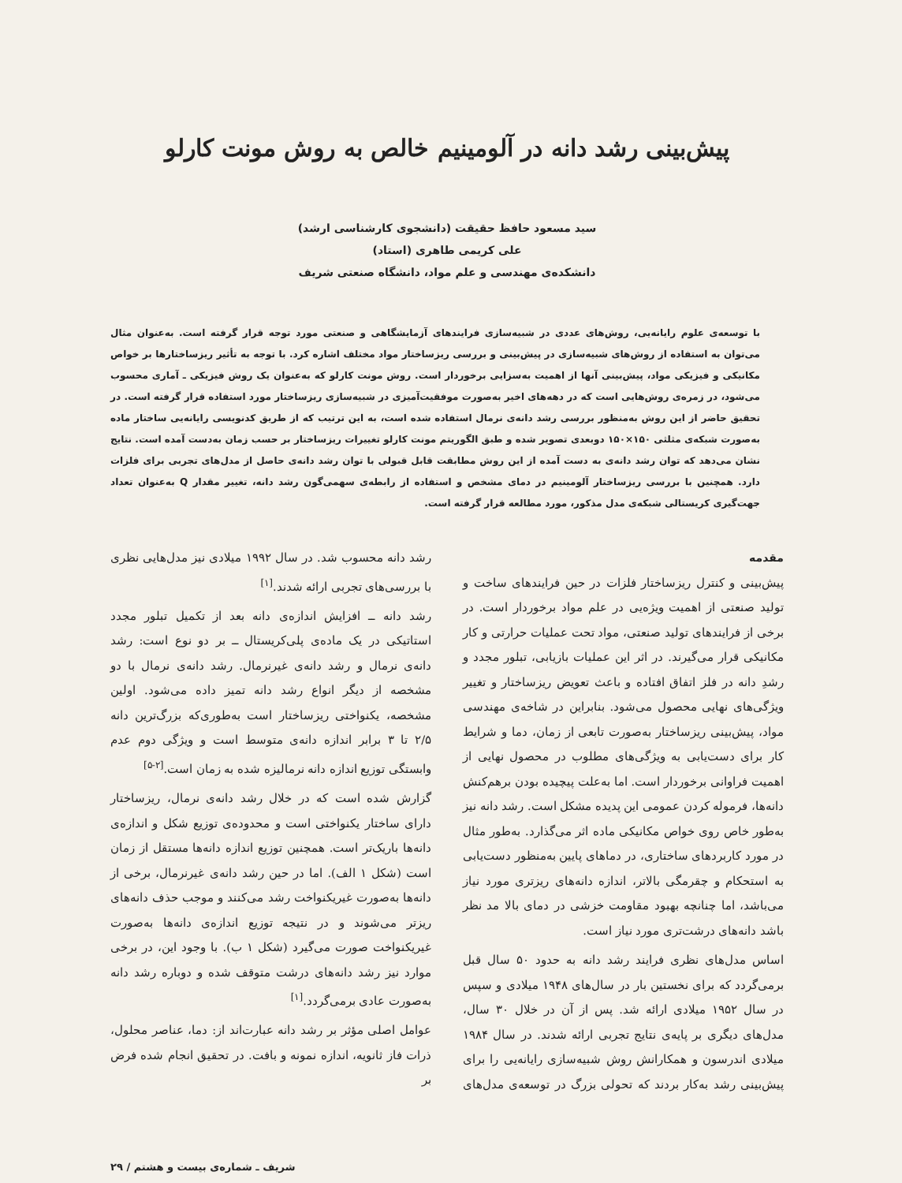پیش‌بینی رشد دانه در آلومینیم خالص به روش مونت کارلو
سید مسعود حافظ حقیقت (دانشجوی کارشناسی ارشد)
علی کریمی طاهری (استاد)
دانشکده‌ی مهندسی و علم مواد، دانشگاه صنعتی شریف
با توسعه‌ی علوم رایانه‌یی، روش‌های عددی در شبیه‌سازی فرایندهای آزمایشگاهی و صنعتی مورد توجه قرار گرفته است. به‌عنوان مثال می‌توان به استفاده از روش‌های شبیه‌سازی در پیش‌بینی و بررسی ریزساختار مواد مختلف اشاره کرد. با توجه به تأثیر ریزساختارها بر خواص مکانیکی و فیزیکی مواد، پیش‌بینی آنها از اهمیت به‌سزایی برخوردار است. روش مونت کارلو که به‌عنوان یک روش فیزیکی ـ آماری محسوب می‌شود، در زمره‌ی روش‌هایی است که در دهه‌های اخیر به‌صورت موفقیت‌آمیزی در شبیه‌سازی ریزساختار مورد استفاده قرار گرفته است. در تحقیق حاضر از این روش به‌منظور بررسی رشد دانه‌ی نرمال استفاده شده است، به این ترتیب که از طریق کدنویسی رایانه‌یی ساختار ماده به‌صورت شبکه‌ی مثلثی ۱۵۰×۱۵۰ دوبعدی تصویر شده و طبق الگوریتم مونت کارلو تغییرات ریزساختار بر حسب زمان به‌دست آمده است. نتایج نشان می‌دهد که توان رشد دانه‌ی به دست آمده از این روش مطابقت قابل قبولی با توان رشد دانه‌ی حاصل از مدل‌های تجربی برای فلزات دارد. همچنین با بررسی ریزساختار آلومینیم در دمای مشخص و استفاده از رابطه‌ی سهمی‌گون رشد دانه، تغییر مقدار Q به‌عنوان تعداد جهت‌گیری کریستالی شبکه‌ی مدل مذکور، مورد مطالعه قرار گرفته است.
مقدمه
پیش‌بینی و کنترل ریزساختار فلزات در حین فرایندهای ساخت و تولید صنعتی از اهمیت ویژه‌یی در علم مواد برخوردار است. در برخی از فرایندهای تولید صنعتی، مواد تحت عملیات حرارتی و کار مکانیکی قرار می‌گیرند. در اثر این عملیات بازیابی، تبلور مجدد و رشدِ دانه در فلز اتفاق افتاده و باعث تعویض ریزساختار و تغییر ویژگی‌های نهایی محصول می‌شود. بنابراین در شاخه‌ی مهندسی مواد، پیش‌بینی ریزساختار به‌صورت تابعی از زمان، دما و شرایط کار برای دست‌یابی به ویژگی‌های مطلوب در محصول نهایی از اهمیت فراوانی برخوردار است. اما به‌علت پیچیده بودن برهم‌کنش دانه‌ها، فرموله کردن عمومی این پدیده مشکل است. رشد دانه نیز به‌طور خاص روی خواص مکانیکی ماده اثر می‌گذارد. به‌طور مثال در مورد کاربردهای ساختاری، در دماهای پایین به‌منظور دست‌یابی به استحکام و چقرمگی بالاتر، اندازه دانه‌های ریزتری مورد نیاز می‌باشد، اما چنانچه بهبود مقاومت خزشی در دمای بالا مد نظر باشد دانه‌های درشت‌تری مورد نیاز است.
اساس مدل‌های نظری فرایند رشد دانه به حدود ۵۰ سال قبل برمی‌گردد که برای نخستین بار در سال‌های ۱۹۴۸ میلادی و سپس در سال ۱۹۵۲ میلادی ارائه شد. پس از آن در خلال ۳۰ سال، مدل‌های دیگری بر پایه‌ی نتایج تجربی ارائه شدند. در سال ۱۹۸۴ میلادی اندرسون و همکارانش روش شبیه‌سازی رایانه‌یی را برای پیش‌بینی رشد به‌کار بردند که تحولی بزرگ در توسعه‌ی مدل‌های رشد دانه محسوب شد. در سال ۱۹۹۲ میلادی نیز مدل‌هایی نظری با بررسی‌های تجربی ارائه شدند.<sup>[۱]</sup>
رشد دانه ــ افزایش اندازه‌ی دانه بعد از تکمیل تبلور مجدد استاتیکی در یک ماده‌ی پلی‌کریستال ــ بر دو نوع است: رشد دانه‌ی نرمال و رشد دانه‌ی غیرنرمال. رشد دانه‌ی نرمال با دو مشخصه از دیگر انواع رشد دانه تمیز داده می‌شود. اولین مشخصه، یکنواختی ریزساختار است به‌طوری‌که بزرگ‌ترین دانه ۲/۵ تا ۳ برابر اندازه دانه‌ی متوسط است و ویژگی دوم عدم وابستگی توزیع اندازه دانه نرمالیزه شده به زمان است.<sup>[۲-۵]</sup>
گزارش شده است که در خلال رشد دانه‌ی نرمال، ریزساختار دارای ساختار یکنواختی است و محدوده‌ی توزیع شکل و اندازه‌ی دانه‌ها باریک‌تر است. همچنین توزیع اندازه دانه‌ها مستقل از زمان است (شکل ۱ الف). اما در حین رشد دانه‌ی غیرنرمال، برخی از دانه‌ها به‌صورت غیریکنواخت رشد می‌کنند و موجب حذف دانه‌های ریزتر می‌شوند و در نتیجه توزیع اندازه‌ی دانه‌ها به‌صورت غیریکنواخت صورت می‌گیرد (شکل ۱ ب). با وجود این، در برخی موارد نیز رشد دانه‌های درشت متوقف شده و دوباره رشد دانه به‌صورت عادی برمی‌گردد.<sup>[۱]</sup>
عوامل اصلی مؤثر بر رشد دانه عبارت‌اند از: دما، عناصر محلول، ذرات فاز ثانویه، اندازه نمونه و بافت. در تحقیق انجام شده فرض بر
شریف ـ شماره‌ی بیست و هشتم / ۲۹